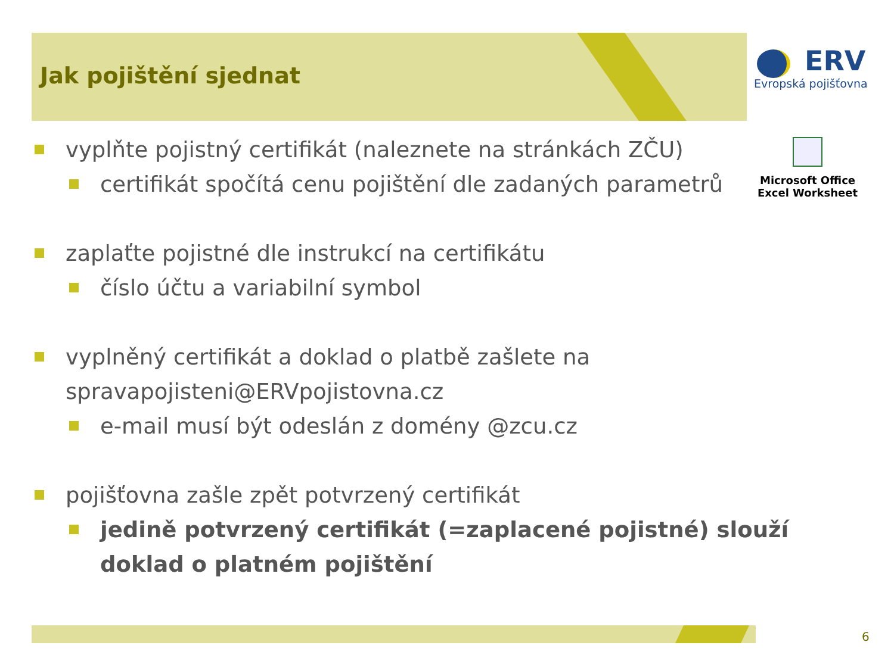Jak pojištění sjednat
ERV
Evropská pojišťovna
Microsoft Office Excel Worksheet
vyplňte pojistný certifikát (naleznete na stránkách ZČU)
certifikát spočítá cenu pojištění dle zadaných parametrů
zaplaťte pojistné dle instrukcí na certifikátu
číslo účtu a variabilní symbol
vyplněný certifikát a doklad o platbě zašlete na spravapojisteni@ERVpojistovna.cz
e-mail musí být odeslán z domény @zcu.cz
pojišťovna zašle zpět potvrzený certifikát
jedině potvrzený certifikát (=zaplacené pojistné) slouží doklad o platném pojištění
6